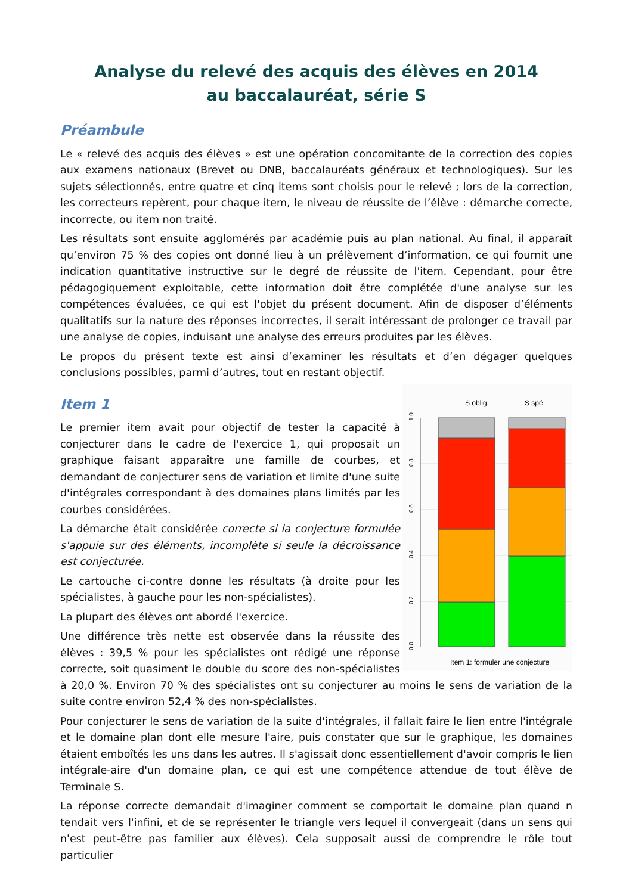Analyse du relevé des acquis des élèves en 2014
au baccalauréat, série S
Préambule
Le « relevé des acquis des élèves » est une opération concomitante de la correction des copies aux examens nationaux (Brevet ou DNB, baccalauréats généraux et technologiques). Sur les sujets sélectionnés, entre quatre et cinq items sont choisis pour le relevé ; lors de la correction, les correcteurs repèrent, pour chaque item, le niveau de réussite de l’élève : démarche correcte, incorrecte, ou item non traité.
Les résultats sont ensuite agglomérés par académie puis au plan national. Au final, il apparaît qu’environ 75 % des copies ont donné lieu à un prélèvement d’information, ce qui fournit une indication quantitative instructive sur le degré de réussite de l'item. Cependant, pour être pédagogiquement exploitable, cette information doit être complétée d'une analyse sur les compétences évaluées, ce qui est l'objet du présent document. Afin de disposer d’éléments qualitatifs sur la nature des réponses incorrectes, il serait intéressant de prolonger ce travail par une analyse de copies, induisant une analyse des erreurs produites par les élèves.
Le propos du présent texte est ainsi d’examiner les résultats et d’en dégager quelques conclusions possibles, parmi d’autres, tout en restant objectif.
S oblig
S spé
0.0
0.2
0.4
0.6
0.8
1.0
Item 1: formuler une conjecture
Item 1
Le premier item avait pour objectif de tester la capacité à conjecturer dans le cadre de l'exercice 1, qui proposait un graphique faisant apparaître une famille de courbes, et demandant de conjecturer sens de variation et limite d'une suite d'intégrales correspondant à des domaines plans limités par les courbes considérées.
La démarche était considérée correcte si la conjecture formulée s'appuie sur des éléments, incomplète si seule la décroissance est conjecturée.
Le cartouche ci-contre donne les résultats (à droite pour les spécialistes, à gauche pour les non-spécialistes).
La plupart des élèves ont abordé l'exercice.
Une différence très nette est observée dans la réussite des élèves : 39,5 % pour les spécialistes ont rédigé une réponse correcte, soit quasiment le double du score des non-spécialistes à 20,0 %. Environ 70 % des spécialistes ont su conjecturer au moins le sens de variation de la suite contre environ 52,4 % des non-spécialistes.
Pour conjecturer le sens de variation de la suite d'intégrales, il fallait faire le lien entre l'intégrale et le domaine plan dont elle mesure l'aire, puis constater que sur le graphique, les domaines étaient emboîtés les uns dans les autres. Il s'agissait donc essentiellement d'avoir compris le lien intégrale-aire d'un domaine plan, ce qui est une compétence attendue de tout élève de Terminale S.
La réponse correcte demandait d'imaginer comment se comportait le domaine plan quand n tendait vers l'infini, et de se représenter le triangle vers lequel il convergeait (dans un sens qui n'est peut-être pas familier aux élèves). Cela supposait aussi de comprendre le rôle tout particulier